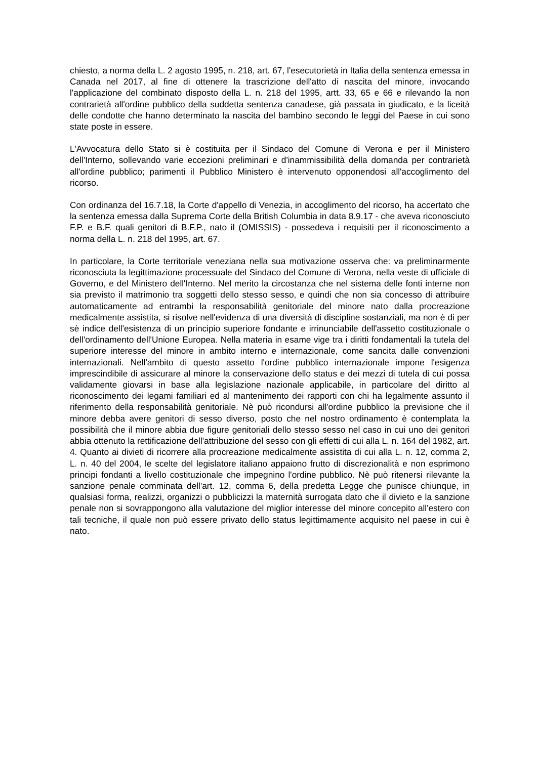chiesto, a norma della L. 2 agosto 1995, n. 218, art. 67, l'esecutorietà in Italia della sentenza emessa in Canada nel 2017, al fine di ottenere la trascrizione dell'atto di nascita del minore, invocando l'applicazione del combinato disposto della L. n. 218 del 1995, artt. 33, 65 e 66 e rilevando la non contrarietà all'ordine pubblico della suddetta sentenza canadese, già passata in giudicato, e la liceità delle condotte che hanno determinato la nascita del bambino secondo le leggi del Paese in cui sono state poste in essere.
L'Avvocatura dello Stato si è costituita per il Sindaco del Comune di Verona e per il Ministero dell'Interno, sollevando varie eccezioni preliminari e d'inammissibilità della domanda per contrarietà all'ordine pubblico; parimenti il Pubblico Ministero è intervenuto opponendosi all'accoglimento del ricorso.
Con ordinanza del 16.7.18, la Corte d'appello di Venezia, in accoglimento del ricorso, ha accertato che la sentenza emessa dalla Suprema Corte della British Columbia in data 8.9.17 - che aveva riconosciuto F.P. e B.F. quali genitori di B.F.P., nato il (OMISSIS) - possedeva i requisiti per il riconoscimento a norma della L. n. 218 del 1995, art. 67.
In particolare, la Corte territoriale veneziana nella sua motivazione osserva che: va preliminarmente riconosciuta la legittimazione processuale del Sindaco del Comune di Verona, nella veste di ufficiale di Governo, e del Ministero dell'Interno. Nel merito la circostanza che nel sistema delle fonti interne non sia previsto il matrimonio tra soggetti dello stesso sesso, e quindi che non sia concesso di attribuire automaticamente ad entrambi la responsabilità genitoriale del minore nato dalla procreazione medicalmente assistita, si risolve nell'evidenza di una diversità di discipline sostanziali, ma non è di per sè indice dell'esistenza di un principio superiore fondante e irrinunciabile dell'assetto costituzionale o dell'ordinamento dell'Unione Europea. Nella materia in esame vige tra i diritti fondamentali la tutela del superiore interesse del minore in ambito interno e internazionale, come sancita dalle convenzioni internazionali. Nell'ambito di questo assetto l'ordine pubblico internazionale impone l'esigenza imprescindibile di assicurare al minore la conservazione dello status e dei mezzi di tutela di cui possa validamente giovarsi in base alla legislazione nazionale applicabile, in particolare del diritto al riconoscimento dei legami familiari ed al mantenimento dei rapporti con chi ha legalmente assunto il riferimento della responsabilità genitoriale. Nè può ricondursi all'ordine pubblico la previsione che il minore debba avere genitori di sesso diverso, posto che nel nostro ordinamento è contemplata la possibilità che il minore abbia due figure genitoriali dello stesso sesso nel caso in cui uno dei genitori abbia ottenuto la rettificazione dell'attribuzione del sesso con gli effetti di cui alla L. n. 164 del 1982, art. 4. Quanto ai divieti di ricorrere alla procreazione medicalmente assistita di cui alla L. n. 12, comma 2, L. n. 40 del 2004, le scelte del legislatore italiano appaiono frutto di discrezionalità e non esprimono principi fondanti a livello costituzionale che impegnino l'ordine pubblico. Nè può ritenersi rilevante la sanzione penale comminata dell'art. 12, comma 6, della predetta Legge che punisce chiunque, in qualsiasi forma, realizzi, organizzi o pubblicizzi la maternità surrogata dato che il divieto e la sanzione penale non si sovrappongono alla valutazione del miglior interesse del minore concepito all'estero con tali tecniche, il quale non può essere privato dello status legittimamente acquisito nel paese in cui è nato.